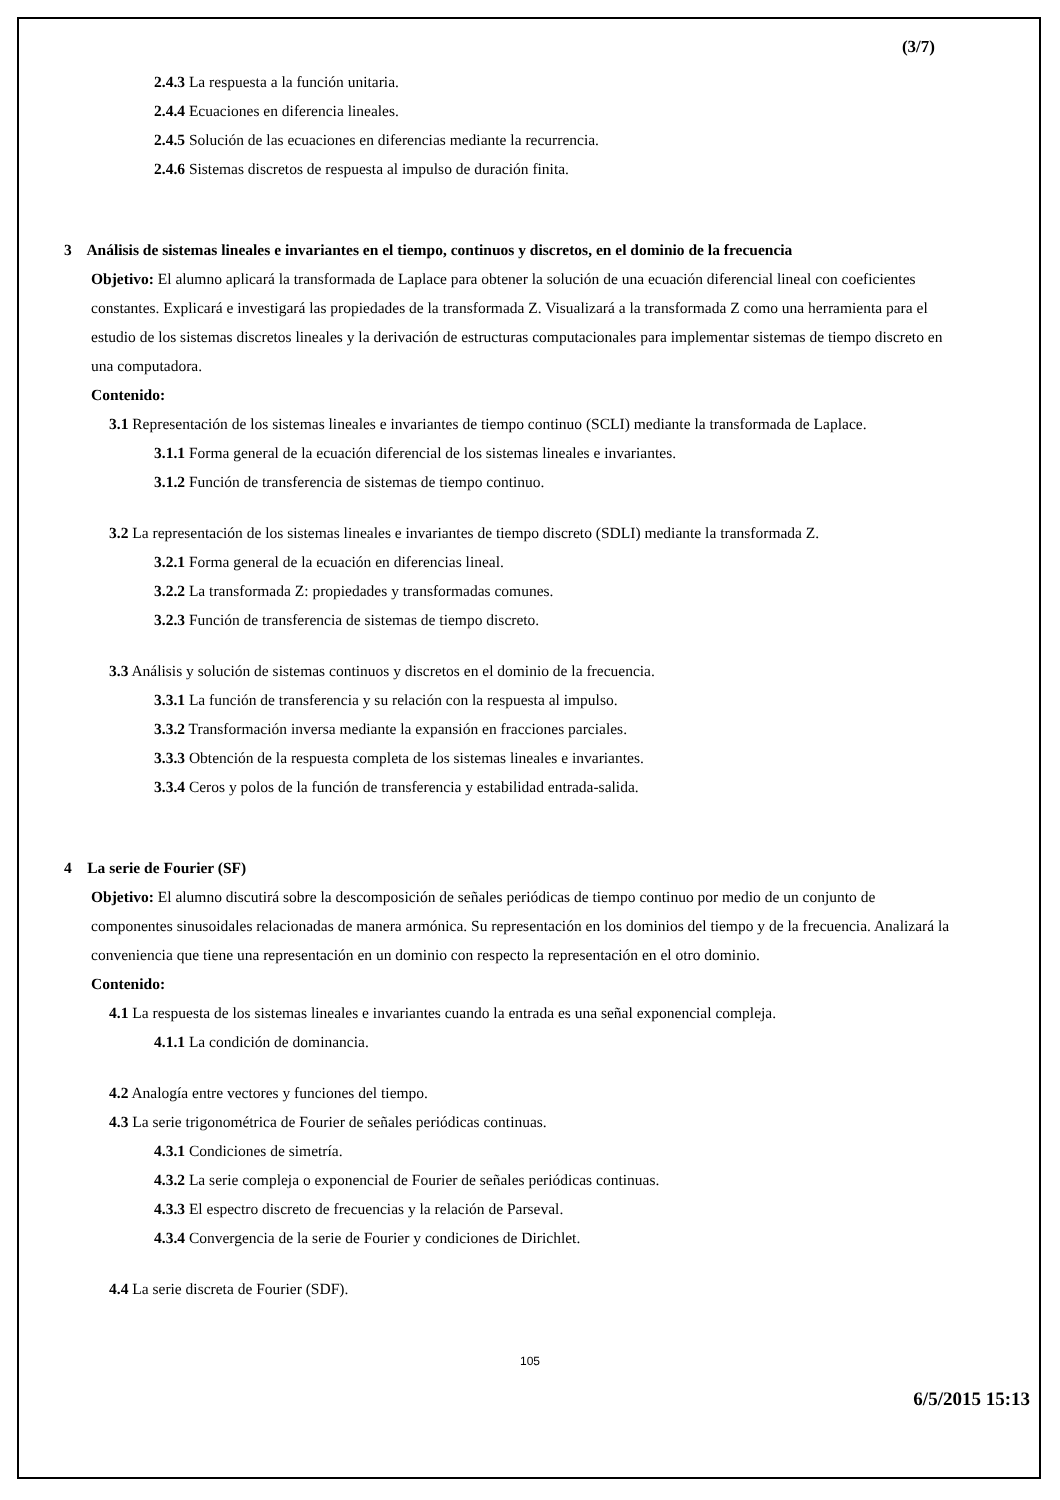(3/7)
2.4.3 La respuesta a la función unitaria.
2.4.4 Ecuaciones en diferencia lineales.
2.4.5 Solución de las ecuaciones en diferencias mediante la recurrencia.
2.4.6 Sistemas discretos de respuesta al impulso de duración finita.
3 Análisis de sistemas lineales e invariantes en el tiempo, continuos y discretos, en el dominio de la frecuencia
Objetivo: El alumno aplicará la transformada de Laplace para obtener la solución de una ecuación diferencial lineal con coeficientes constantes. Explicará e investigará las propiedades de la transformada Z. Visualizará a la transformada Z como una herramienta para el estudio de los sistemas discretos lineales y la derivación de estructuras computacionales para implementar sistemas de tiempo discreto en una computadora.
Contenido:
3.1 Representación de los sistemas lineales e invariantes de tiempo continuo (SCLI) mediante la transformada de Laplace.
3.1.1 Forma general de la ecuación diferencial de los sistemas lineales e invariantes.
3.1.2 Función de transferencia de sistemas de tiempo continuo.
3.2 La representación de los sistemas lineales e invariantes de tiempo discreto (SDLI) mediante la transformada Z.
3.2.1 Forma general de la ecuación en diferencias lineal.
3.2.2 La transformada Z: propiedades y transformadas comunes.
3.2.3 Función de transferencia de sistemas de tiempo discreto.
3.3 Análisis y solución de sistemas continuos y discretos en el dominio de la frecuencia.
3.3.1 La función de transferencia y su relación con la respuesta al impulso.
3.3.2 Transformación inversa mediante la expansión en fracciones parciales.
3.3.3 Obtención de la respuesta completa de los sistemas lineales e invariantes.
3.3.4 Ceros y polos de la función de transferencia y estabilidad entrada-salida.
4 La serie de Fourier (SF)
Objetivo: El alumno discutirá sobre la descomposición de señales periódicas de tiempo continuo por medio de un conjunto de componentes sinusoidales relacionadas de manera armónica. Su representación en los dominios del tiempo y de la frecuencia. Analizará la conveniencia que tiene una representación en un dominio con respecto la representación en el otro dominio.
Contenido:
4.1 La respuesta de los sistemas lineales e invariantes cuando la entrada es una señal exponencial compleja.
4.1.1 La condición de dominancia.
4.2 Analogía entre vectores y funciones del tiempo.
4.3 La serie trigonométrica de Fourier de señales periódicas continuas.
4.3.1 Condiciones de simetría.
4.3.2 La serie compleja o exponencial de Fourier de señales periódicas continuas.
4.3.3 El espectro discreto de frecuencias y la relación de Parseval.
4.3.4 Convergencia de la serie de Fourier y condiciones de Dirichlet.
4.4 La serie discreta de Fourier (SDF).
105
6/5/2015 15:13